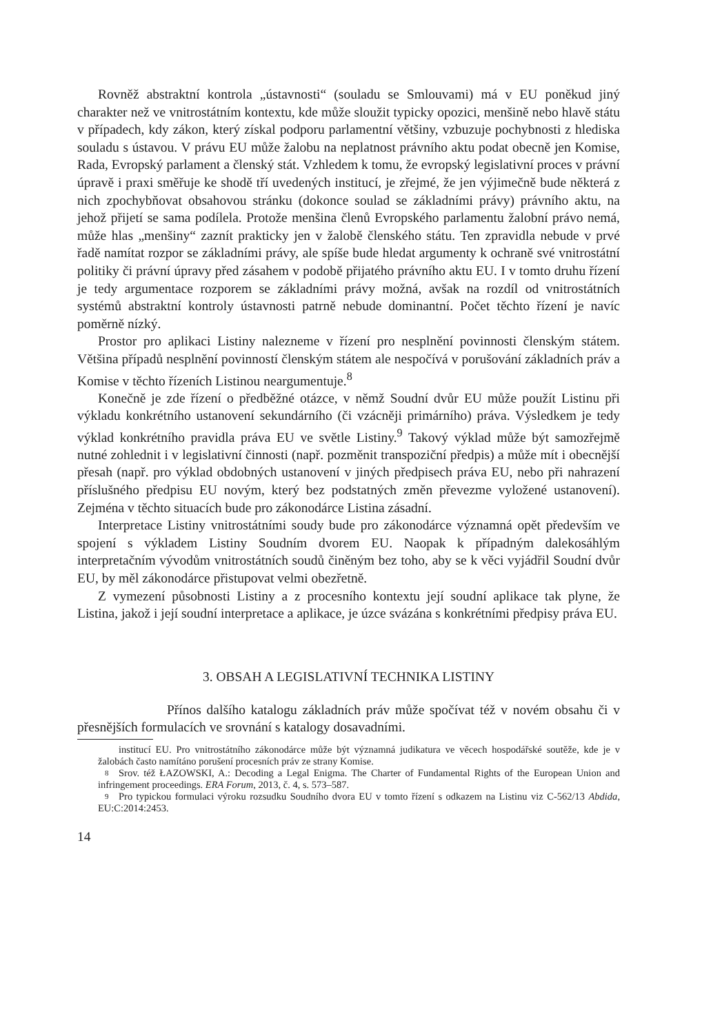Rovněž abstraktní kontrola „ústavnosti“ (souladu se Smlouvami) má v EU poněkud jiný charakter než ve vnitrostátním kontextu, kde může sloužit typicky opozici, menšině nebo hlavě státu v případech, kdy zákon, který získal podporu parlamentní většiny, vzbuzuje pochybnosti z hlediska souladu s ústavou. V právu EU může žalobu na neplatnost právního aktu podat obecně jen Komise, Rada, Evropský parlament a členský stát. Vzhledem k tomu, že evropský legislativní proces v právní úpravě i praxi směřuje ke shodě tří uvedených institucí, je zřejmé, že jen výjimečně bude některá z nich zpochybňovat obsahovou stránku (dokonce soulad se základními právy) právního aktu, na jehož přijetí se sama podílela. Protože menšina členů Evropského parlamentu žalobní právo nemá, může hlas „menšiny“ zaznít prakticky jen v žalobě členského státu. Ten zpravidla nebude v prvé řadě namítat rozpor se základními právy, ale spíše bude hledat argumenty k ochraně své vnitrostátní politiky či právní úpravy před zásahem v podobě přijatého právního aktu EU. I v tomto druhu řízení je tedy argumentace rozporem se základními právy možná, avšak na rozdíl od vnitrostátních systémů abstraktní kontroly ústavnosti patrně nebude dominantní. Počet těchto řízení je navíc poměrně nízký.
Prostor pro aplikaci Listiny nalezneme v řízení pro nesplnění povinnosti členským státem. Většina případů nesplnění povinností členským státem ale nespočívá v porušování základních práv a Komise v těchto řízeních Listinou neargumentuje.<sup>8</sup>
Konečně je zde řízení o předběžné otázce, v němž Soudní dvůr EU může použít Listinu při výkladu konkrétního ustanovení sekundárního (či vzácněji primárního) práva. Výsledkem je tedy výklad konkrétního pravidla práva EU ve světle Listiny.<sup>9</sup> Takový výklad může být samozřejmě nutné zohlednit i v legislativní činnosti (např. pozměnit transpoziční předpis) a může mít i obecnější přesah (např. pro výklad obdobných ustanovení v jiných předpisech práva EU, nebo při nahrazení příslušného předpisu EU novým, který bez podstatných změn převezme vyložené ustanovení). Zejména v těchto situacích bude pro zákonodárce Listina zásadní.
Interpretace Listiny vnitrostátními soudy bude pro zákonodárce významná opět především ve spojení s výkladem Listiny Soudním dvorem EU. Naopak k případným dalekosáhlým interpretačním vývodům vnitrostátních soudů činěným bez toho, aby se k věci vyjádřil Soudní dvůr EU, by měl zákonodárce přistupovat velmi obezřetně.
Z vymezení působnosti Listiny a z procesního kontextu její soudní aplikace tak plyne, že Listina, jakož i její soudní interpretace a aplikace, je úzce svázána s konkrétními předpisy práva EU.
3. OBSAH A LEGISLATIVNÍ TECHNIKA LISTINY
Přínos dalšího katalogu základních práv může spočívat též v novém obsahu či v přesnějších formulacích ve srovnání s katalogy dosavadními.
institucí EU. Pro vnitrostátního zákonodárce může být významná judikatura ve věcech hospodářské soutěže, kde je v žalobách často namítáno porušení procesních práv ze strany Komise.
8 Srov. též ŁAZOWSKI, A.: Decoding a Legal Enigma. The Charter of Fundamental Rights of the European Union and infringement proceedings. ERA Forum, 2013, č. 4, s. 573–587.
9 Pro typickou formulaci výroku rozsudku Soudního dvora EU v tomto řízení s odkazem na Listinu viz C-562/13 Abdida, EU:C:2014:2453.
14